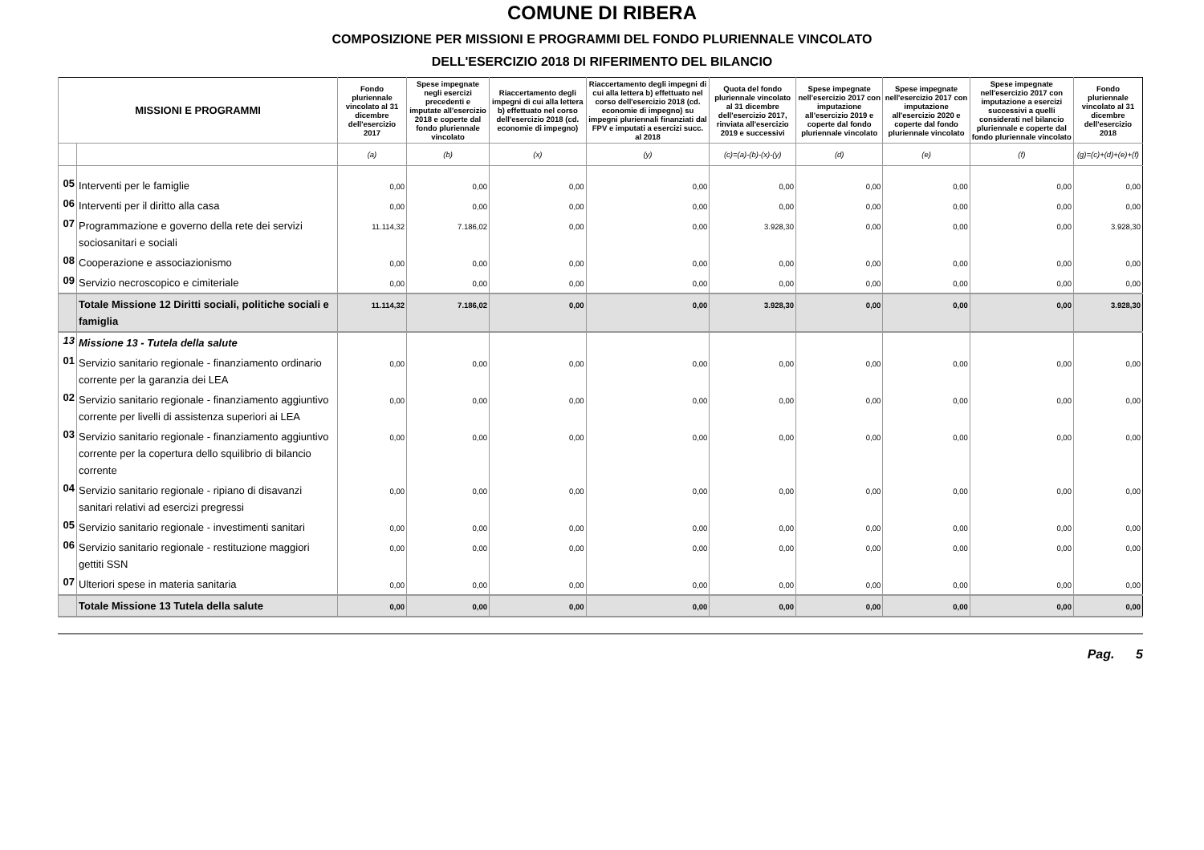COMUNE DI RIBERA
COMPOSIZIONE PER MISSIONI E PROGRAMMI DEL FONDO PLURIENNALE VINCOLATO
DELL'ESERCIZIO 2018 DI RIFERIMENTO DEL BILANCIO
| MISSIONI E PROGRAMMI | | Fondo pluriennale vincolato al 31 dicembre dell'esercizio 2017 | Spese impegnate negli esercizi precedenti e imputate all'esercizio 2018 e coperte dal fondo pluriennale vincolato | Riaccertamento degli impegni di cui alla lettera b) effettuato nel corso dell'esercizio 2018 (cd. economie di impegno) | Riaccertamento degli impegni di cui alla lettera b) effettuato nel corso dell'esercizio 2018 (cd. economie di impegno) su impegni pluriennali finanziati dal FPV e imputati a esercizi succ. al 2018 | Quota del fondo pluriennale vincolato al 31 dicembre dell'esercizio 2017, rinviata all'esercizio 2019 e successivi | Spese impegnate nell'esercizio 2017 con imputazione all'esercizio 2019 e coperte dal fondo pluriennale vincolato | Spese impegnate nell'esercizio 2017 con imputazione all'esercizio 2020 e coperte dal fondo pluriennale vincolato | Spese impegnate nell'esercizio 2017 con imputazione a esercizi successivi a quelli considerati nel bilancio pluriennale e coperte dal fondo pluriennale vincolato | Fondo pluriennale vincolato al 31 dicembre dell'esercizio 2018 |
| --- | --- | --- | --- | --- | --- | --- | --- | --- | --- | --- |
| | | (a) | (b) | (x) | (y) | (c)=(a)-(b)-(x)-(y) | (d) | (e) | (f) | (g)=(c)+(d)+(e)+(f) |
| 05 | Interventi per le famiglie | 0,00 | 0,00 | 0,00 | 0,00 | 0,00 | 0,00 | 0,00 | 0,00 | 0,00 |
| 06 | Interventi per il diritto alla casa | 0,00 | 0,00 | 0,00 | 0,00 | 0,00 | 0,00 | 0,00 | 0,00 | 0,00 |
| 07 | Programmazione e governo della rete dei servizi sociosanitari e sociali | 11.114,32 | 7.186,02 | 0,00 | 0,00 | 3.928,30 | 0,00 | 0,00 | 0,00 | 3.928,30 |
| 08 | Cooperazione e associazionismo | 0,00 | 0,00 | 0,00 | 0,00 | 0,00 | 0,00 | 0,00 | 0,00 | 0,00 |
| 09 | Servizio necroscopico e cimiteriale | 0,00 | 0,00 | 0,00 | 0,00 | 0,00 | 0,00 | 0,00 | 0,00 | 0,00 |
| | Totale Missione 12 Diritti sociali, politiche sociali e famiglia | 11.114,32 | 7.186,02 | 0,00 | 0,00 | 3.928,30 | 0,00 | 0,00 | 0,00 | 3.928,30 |
| 13 | Missione 13 - Tutela della salute | | | | | | | | | |
| 01 | Servizio sanitario regionale - finanziamento ordinario corrente per la garanzia dei LEA | 0,00 | 0,00 | 0,00 | 0,00 | 0,00 | 0,00 | 0,00 | 0,00 | 0,00 |
| 02 | Servizio sanitario regionale - finanziamento aggiuntivo corrente per livelli di assistenza superiori ai LEA | 0,00 | 0,00 | 0,00 | 0,00 | 0,00 | 0,00 | 0,00 | 0,00 | 0,00 |
| 03 | Servizio sanitario regionale - finanziamento aggiuntivo corrente per la copertura dello squilibrio di bilancio corrente | 0,00 | 0,00 | 0,00 | 0,00 | 0,00 | 0,00 | 0,00 | 0,00 | 0,00 |
| 04 | Servizio sanitario regionale - ripiano di disavanzi sanitari relativi ad esercizi pregressi | 0,00 | 0,00 | 0,00 | 0,00 | 0,00 | 0,00 | 0,00 | 0,00 | 0,00 |
| 05 | Servizio sanitario regionale - investimenti sanitari | 0,00 | 0,00 | 0,00 | 0,00 | 0,00 | 0,00 | 0,00 | 0,00 | 0,00 |
| 06 | Servizio sanitario regionale - restituzione maggiori gettiti SSN | 0,00 | 0,00 | 0,00 | 0,00 | 0,00 | 0,00 | 0,00 | 0,00 | 0,00 |
| 07 | Ulteriori spese in materia sanitaria | 0,00 | 0,00 | 0,00 | 0,00 | 0,00 | 0,00 | 0,00 | 0,00 | 0,00 |
| | Totale Missione 13 Tutela della salute | 0,00 | 0,00 | 0,00 | 0,00 | 0,00 | 0,00 | 0,00 | 0,00 | 0,00 |
Pag. 5